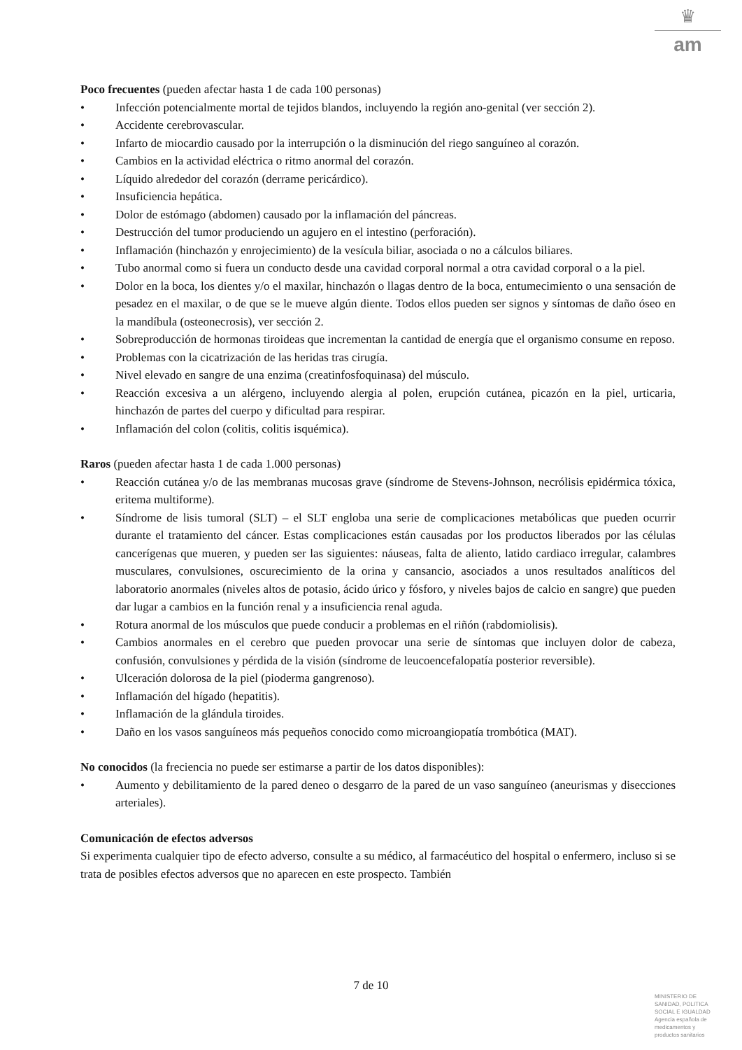♛
am
Poco frecuentes (pueden afectar hasta 1 de cada 100 personas)
• Infección potencialmente mortal de tejidos blandos, incluyendo la región ano-genital (ver sección 2).
• Accidente cerebrovascular.
• Infarto de miocardio causado por la interrupción o la disminución del riego sanguíneo al corazón.
• Cambios en la actividad eléctrica o ritmo anormal del corazón.
• Líquido alrededor del corazón (derrame pericárdico).
• Insuficiencia hepática.
• Dolor de estómago (abdomen) causado por la inflamación del páncreas.
• Destrucción del tumor produciendo un agujero en el intestino (perforación).
• Inflamación (hinchazón y enrojecimiento) de la vesícula biliar, asociada o no a cálculos biliares.
• Tubo anormal como si fuera un conducto desde una cavidad corporal normal a otra cavidad corporal o a la piel.
• Dolor en la boca, los dientes y/o el maxilar, hinchazón o llagas dentro de la boca, entumecimiento o una sensación de pesadez en el maxilar, o de que se le mueve algún diente. Todos ellos pueden ser signos y síntomas de daño óseo en la mandíbula (osteonecrosis), ver sección 2.
• Sobreproducción de hormonas tiroideas que incrementan la cantidad de energía que el organismo consume en reposo.
• Problemas con la cicatrización de las heridas tras cirugía.
• Nivel elevado en sangre de una enzima (creatinfosfoquinasa) del músculo.
• Reacción excesiva a un alérgeno, incluyendo alergia al polen, erupción cutánea, picazón en la piel, urticaria, hinchazón de partes del cuerpo y dificultad para respirar.
• Inflamación del colon (colitis, colitis isquémica).
Raros (pueden afectar hasta 1 de cada 1.000 personas)
• Reacción cutánea y/o de las membranas mucosas grave (síndrome de Stevens-Johnson, necrólisis epidérmica tóxica, eritema multiforme).
• Síndrome de lisis tumoral (SLT) – el SLT engloba una serie de complicaciones metabólicas que pueden ocurrir durante el tratamiento del cáncer. Estas complicaciones están causadas por los productos liberados por las células cancerígenas que mueren, y pueden ser las siguientes: náuseas, falta de aliento, latido cardiaco irregular, calambres musculares, convulsiones, oscurecimiento de la orina y cansancio, asociados a unos resultados analíticos del laboratorio anormales (niveles altos de potasio, ácido úrico y fósforo, y niveles bajos de calcio en sangre) que pueden dar lugar a cambios en la función renal y a insuficiencia renal aguda.
• Rotura anormal de los músculos que puede conducir a problemas en el riñón (rabdomiolisis).
• Cambios anormales en el cerebro que pueden provocar una serie de síntomas que incluyen dolor de cabeza, confusión, convulsiones y pérdida de la visión (síndrome de leucoencefalopatía posterior reversible).
• Ulceración dolorosa de la piel (pioderma gangrenoso).
• Inflamación del hígado (hepatitis).
• Inflamación de la glándula tiroides.
• Daño en los vasos sanguíneos más pequeños conocido como microangiopatía trombótica (MAT).
No conocidos (la freciencia no puede ser estimarse a partir de los datos disponibles):
• Aumento y debilitamiento de la pared deneo o desgarro de la pared de un vaso sanguíneo (aneurismas y disecciones arteriales).
Comunicación de efectos adversos
Si experimenta cualquier tipo de efecto adverso, consulte a su médico, al farmacéutico del hospital o enfermero, incluso si se trata de posibles efectos adversos que no aparecen en este prospecto. También
7 de 10
MINISTERIO DE
SANIDAD, POLITICA
SOCIAL E IGUALDAD
Agencia española de
medicamentos y
productos sanitarios